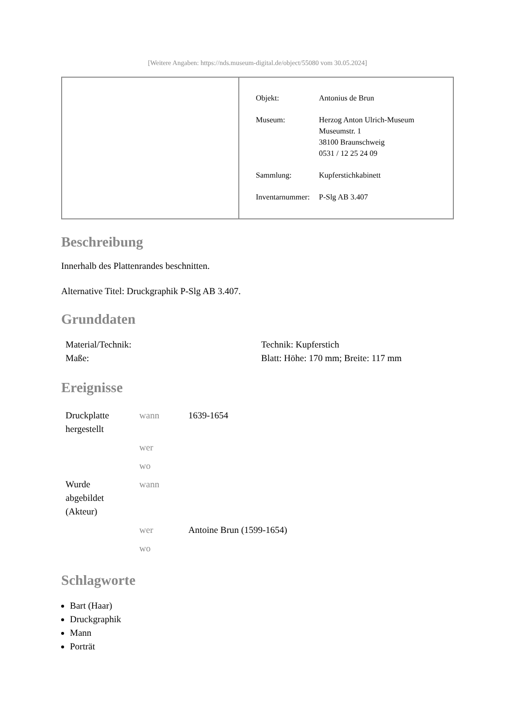[Weitere Angaben: https://nds.museum-digital.de/object/55080 vom 30.05.2024]
| Objekt: | Antonius de Brun |
| Museum: | Herzog Anton Ulrich-Museum Museumstr. 1 38100 Braunschweig 0531 / 12 25 24 09 |
| Sammlung: | Kupferstichkabinett |
| Inventarnummer: | P-Slg AB 3.407 |
Beschreibung
Innerhalb des Plattenrandes beschnitten.
Alternative Titel: Druckgraphik P-Slg AB 3.407.
Grunddaten
| Material/Technik: | Technik: Kupferstich |
| Maße: | Blatt: Höhe: 170 mm; Breite: 117 mm |
Ereignisse
| Druckplatte hergestellt | wann | 1639-1654 |
| | wer | |
| | wo | |
| Wurde abgebildet (Akteur) | wann | |
| | wer | Antoine Brun (1599-1654) |
| | wo | |
Schlagworte
Bart (Haar)
Druckgraphik
Mann
Porträt